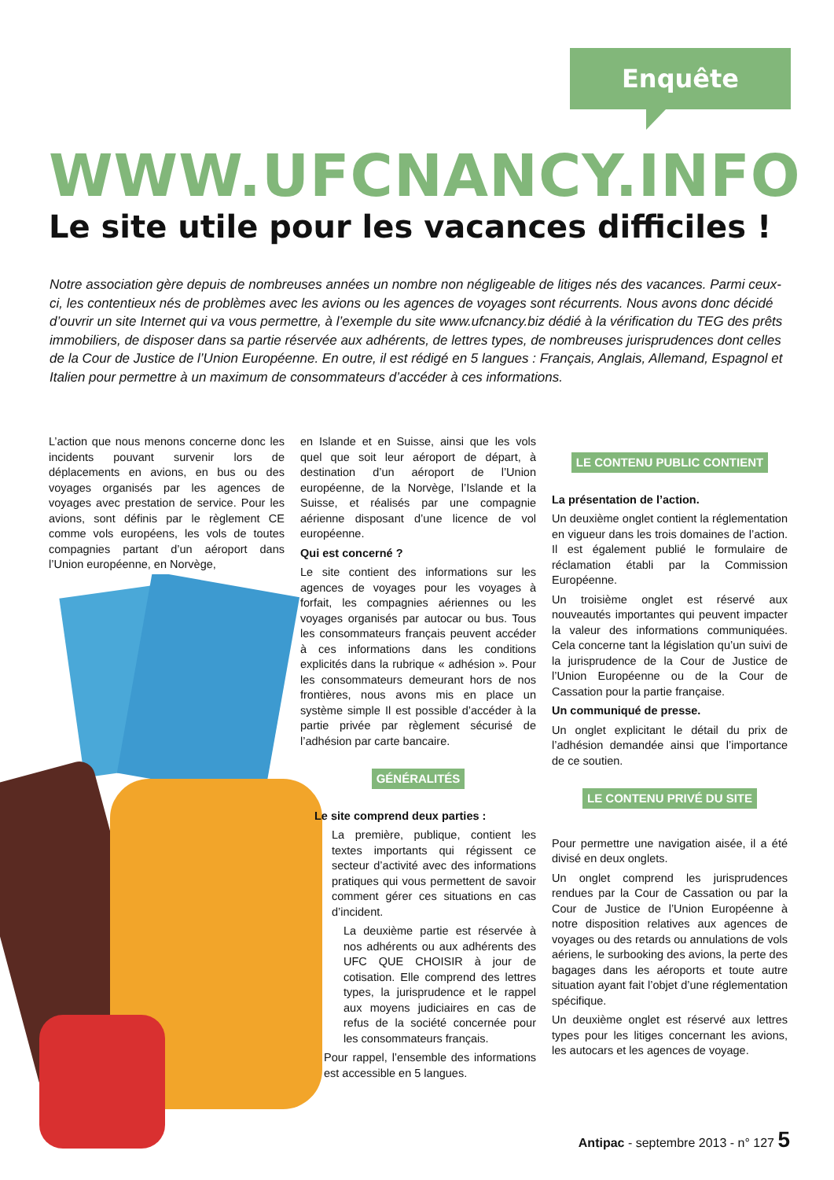Enquête
WWW.UFCNANCY.INFO
Le site utile pour les vacances difficiles !
Notre association gère depuis de nombreuses années un nombre non négligeable de litiges nés des vacances. Parmi ceux-ci, les contentieux nés de problèmes avec les avions ou les agences de voyages sont récurrents. Nous avons donc décidé d’ouvrir un site Internet qui va vous permettre, à l’exemple du site www.ufcnancy.biz dédié à la vérification du TEG des prêts immobiliers, de disposer dans sa partie réservée aux adhérents, de lettres types, de nombreuses jurisprudences dont celles de la Cour de Justice de l’Union Européenne. En outre, il est rédigé en 5 langues : Français, Anglais, Allemand, Espagnol et Italien pour permettre à un maximum de consommateurs d’accéder à ces informations.
L’action que nous menons concerne donc les incidents pouvant survenir lors de déplacements en avions, en bus ou des voyages organisés par les agences de voyages avec prestation de service. Pour les avions, sont définis par le règlement CE comme vols européens, les vols de toutes compagnies partant d’un aéroport dans l’Union européenne, en Norvège,
en Islande et en Suisse, ainsi que les vols quel que soit leur aéroport de départ, à destination d’un aéroport de l’Union européenne, de la Norvège, l’Islande et la Suisse, et réalisés par une compagnie aérienne disposant d’une licence de vol européenne.
Qui est concerné ?
Le site contient des informations sur les agences de voyages pour les voyages à forfait, les compagnies aériennes ou les voyages organisés par autocar ou bus. Tous les consommateurs français peuvent accéder à ces informations dans les conditions explicités dans la rubrique « adhésion ». Pour les consommateurs demeurant hors de nos frontières, nous avons mis en place un système simple Il est possible d’accéder à la partie privée par règlement sécurisé de l’adhésion par carte bancaire.
GÉNÉRALITÉS
Le site comprend deux parties :
La première, publique, contient les textes importants qui régissent ce secteur d’activité avec des informations pratiques qui vous permettent de savoir comment gérer ces situations en cas d’incident.
La deuxième partie est réservée à nos adhérents ou aux adhérents des UFC QUE CHOISIR à jour de cotisation. Elle comprend des lettres types, la jurisprudence et le rappel aux moyens judiciaires en cas de refus de la société concernée pour les consommateurs français.
Pour rappel, l’ensemble des informations est accessible en 5 langues.
LE CONTENU PUBLIC CONTIENT
La présentation de l’action.
Un deuxième onglet contient la réglementation en vigueur dans les trois domaines de l’action. Il est également publié le formulaire de réclamation établi par la Commission Européenne.
Un troisième onglet est réservé aux nouveautés importantes qui peuvent impacter la valeur des informations communiquées. Cela concerne tant la législation qu’un suivi de la jurisprudence de la Cour de Justice de l’Union Européenne ou de la Cour de Cassation pour la partie française.
Un communiqué de presse.
Un onglet explicitant le détail du prix de l’adhésion demandée ainsi que l’importance de ce soutien.
LE CONTENU PRIVÉ DU SITE
Pour permettre une navigation aisée, il a été divisé en deux onglets.
Un onglet comprend les jurisprudences rendues par la Cour de Cassation ou par la Cour de Justice de l’Union Européenne à notre disposition relatives aux agences de voyages ou des retards ou annulations de vols aériens, le surbooking des avions, la perte des bagages dans les aéroports et toute autre situation ayant fait l’objet d’une réglementation spécifique.
Un deuxième onglet est réservé aux lettres types pour les litiges concernant les avions, les autocars et les agences de voyage.
Antipac - septembre 2013 - n° 127 5